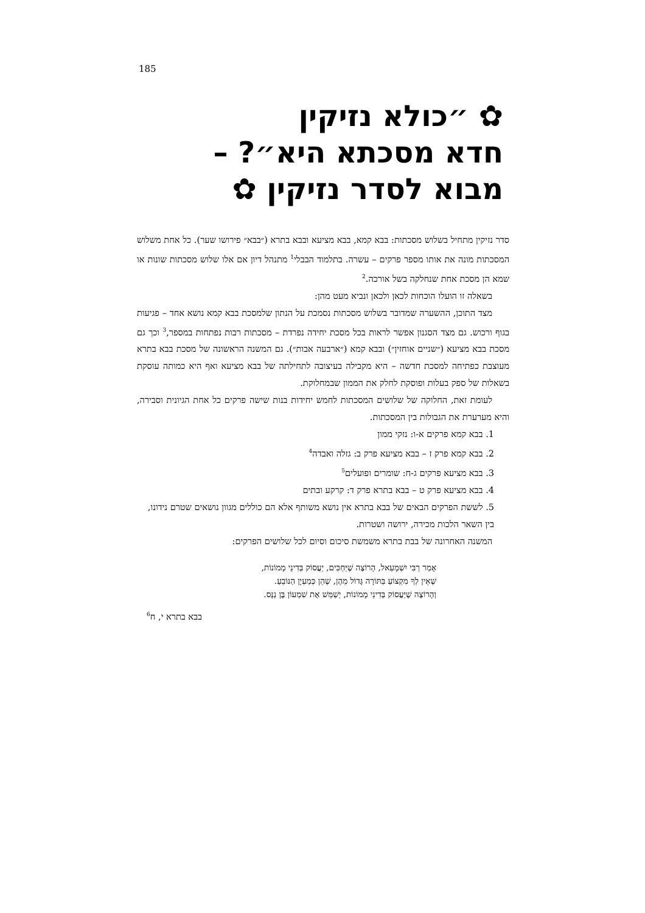185
✿ ״כולא נזיקין
חדא מסכתא היא״? –
מבוא לסדר נזיקין ✿
סדר נזיקין מתחיל בשלוש מסכתות: בבא קמא, בבא מציעא ובבא בתרא (״בבא״ פירושו שער). כל אחת משלוש המסכתות מונה את אותו מספר פרקים – עשרה. בתלמוד הבבלי<sup>1</sup> מתנהל דיון אם אלו שלוש מסכתות שונות או שמא הן מסכת אחת שנחלקה בשל אורכה.<sup>2</sup>
בשאלה זו הועלו הוכחות לכאן ולכאן ונביא מעט מהן:
מצד התוכן, ההשערה שמדובר בשלוש מסכתות נסמכת על הנתון שלמסכת בבא קמא נושא אחד – פגיעות בגוף ורכוש. גם מצד הסגנון אפשר לראות בכל מסכת יחידה נפרדת – מסכתות רבות נפתחות במספר,<sup>3</sup> וכך גם מסכת בבא מציעא (״שניים אוחזין״) ובבא קמא (״ארבעה אבות״). גם המשנה הראשונה של מסכת בבא בתרא מעוצבת כפתיחה למסכת חדשה – היא מקבילה בעיצובה לתחילתה של בבא מציעא ואף היא כמותה עוסקת בשאלות של ספק בעלות ופוסקת לחלק את הממון שבמחלוקת.
לעומת זאת, החלוקה של שלושים המסכתות לחמש יחידות בנות שישה פרקים כל אחת הגיונית וסבירה, והיא מערערת את הגבולות בין המסכתות.
1. בבא קמא פרקים א-ו: נזקי ממון
2. בבא קמא פרק ז – בבא מציעא פרק ב: גזלה ואבדה<sup>4</sup>
3. בבא מציעא פרקים ג-ח: שומרים ופועלים<sup>5</sup>
4. בבא מציעא פרק ט – בבא בתרא פרק ד: קרקע ובתים
5. לששת הפרקים הבאים של בבא בתרא אין נושא משותף אלא הם כוללים מגוון נושאים שטרם נידונו, בין השאר הלכות מכירה, ירושה ושטרות.
המשנה האחרונה של בבת בתרא משמשת סיכום וסיום לכל שלושים הפרקים:
אָמַר רַבִּי יִשְׁמָעֵאל, הָרוֹצֶה שֶׁיַּחְכִּים, יַעֲסוֹק בְּדִינֵי מָמוֹנוֹת,
שֶׁאֵין לְךָ מִקְצוֹעַ בַּתּוֹרָה גָּדוֹל מֵהֶן, שֶׁהֵן כְּמַעְיָן הַנּוֹבֵעַ.
וְהָרוֹצֶה שֶׁיַּעֲסוֹק בְּדִינֵי מָמוֹנוֹת, יְשַׁמֵּשׁ אֶת שִׁמְעוֹן בֶּן נַנָּס.
בבא בתרא י, ח<sup>6</sup>